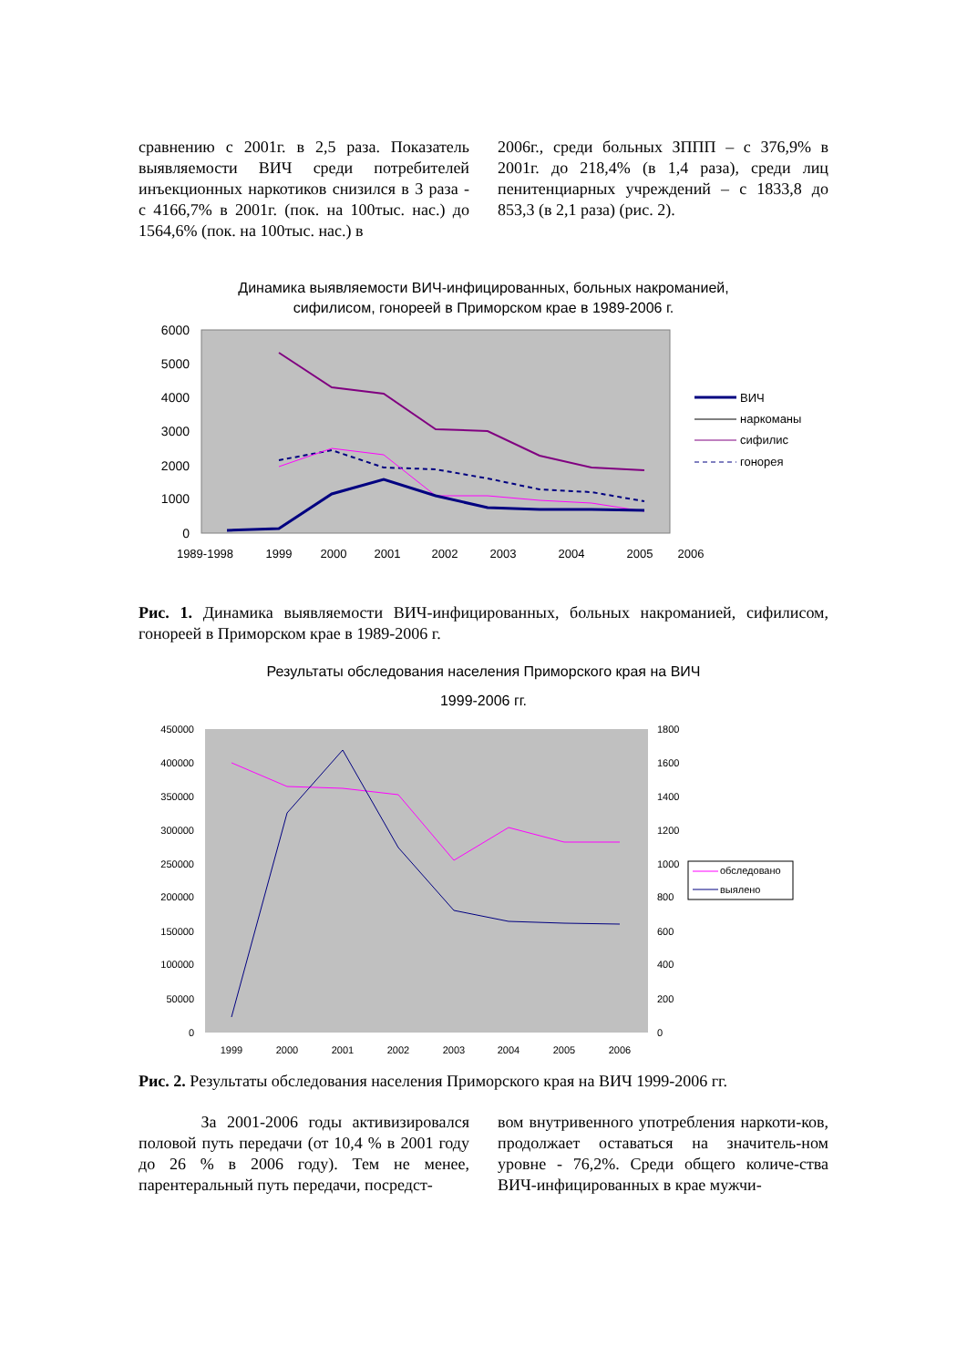сравнению с 2001г. в 2,5 раза. Показатель выявляемости ВИЧ среди потребителей инъекционных наркотиков снизился в 3 раза - с 4166,7% в 2001г. (пок. на 100тыс. нас.) до 1564,6% (пок. на 100тыс. нас.) в
2006г., среди больных ЗППП – с 376,9% в 2001г. до 218,4% (в 1,4 раза), среди лиц пенитенциарных учреждений – с 1833,8 до 853,3 (в 2,1 раза) (рис. 2).
Динамика выявляемости ВИЧ-инфицированных, больных накроманией,
сифилисом, гонореей в Приморском крае в 1989-2006 г.
6000
5000
4000
3000
2000
1000
0
1989-1998
1999
2000
2001
2002
2003
2004
2005
2006
ВИЧ
наркоманы
сифилис
гонорея
Рис. 1. Динамика выявляемости ВИЧ-инфицированных, больных накроманией, сифилисом, гонореей в Приморском крае в 1989-2006 г.
Результаты обследования населения Приморского края на ВИЧ
1999-2006 гг.
450000
400000
350000
300000
250000
200000
150000
100000
50000
0
1800
1600
1400
1200
1000
800
600
400
200
0
1999
2000
2001
2002
2003
2004
2005
2006
обследовано
выялено
Рис. 2. Результаты обследования населения Приморского края на ВИЧ 1999-2006 гг.
За 2001-2006 годы активизировался половой путь передачи (от 10,4 % в 2001 году до 26 % в 2006 году). Тем не менее, парентеральный путь передачи, посредст-
вом внутривенного употребления наркоти-ков, продолжает оставаться на значитель-ном уровне - 76,2%. Среди общего количе-ства ВИЧ-инфицированных в крае мужчи-